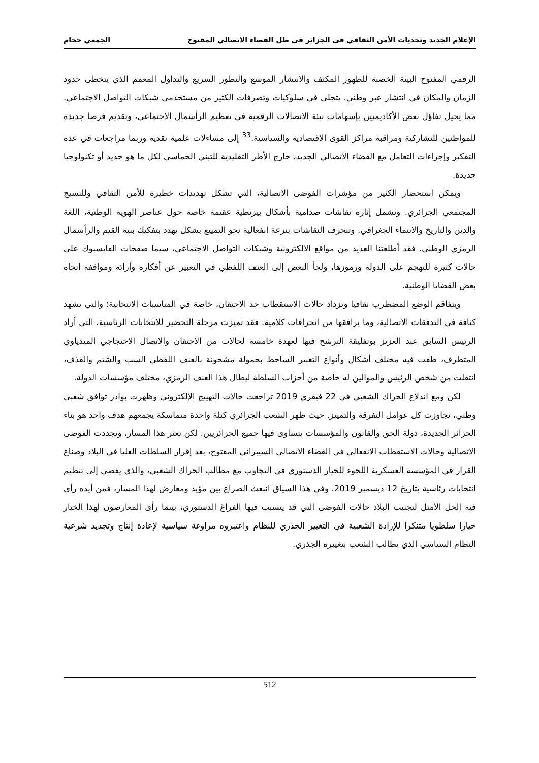الإعلام الجديد وتحديات الأمن الثقافي في الجزائر في ظل الفضاء الاتصالي المفتوح الجمعي حجام
الرقمي المفتوح البيئة الخصبة للظهور المكثف والانتشار الموسع والتطور السريع والتداول المعمم الذي يتخطى حدود الزمان والمكان في انتشار عبر وطني. يتجلى في سلوكيات وتصرفات الكثير من مستخدمي شبكات التواصل الاجتماعي. مما يحيل تفاؤل بعض الأكاديميين بإسهامات بيئة الاتصالات الرقمية في تعظيم الرأسمال الاجتماعي، وتقديم فرصا جديدة للمواطنين للتشاركية ومراقبة مراكز القوى الاقتصادية والسياسية.<sup>33</sup> إلى مساءلات علمية نقدية وربما مراجعات في عدة التفكير وإجراءات التعامل مع الفضاء الاتصالي الجديد، خارج الأطر التقليدية للتبني الحماسي لكل ما هو جديد أو تكنولوجيا جديدة.
ويمكن استحضار الكثير من مؤشرات الفوضى الاتصالية، التي تشكل تهديدات خطيرة للأمن الثقافي وللنسيج المجتمعي الجزائري. وتشمل إثارة نقاشات صدامية بأشكال بيزنطية عقيمة خاصة حول عناصر الهوية الوطنية، اللغة والدين والتاريخ والانتماء الجغرافي. وتنحرف النقاشات بنزعة انفعالية نحو التمييع بشكل يهدد بتفكيك بنية القيم والرأسمال الرمزي الوطني. فقد أطلعتنا العديد من مواقع الالكترونية وشبكات التواصل الاجتماعي، سيما صفحات الفايسبوك على حالات كثيرة للتهجم على الدولة ورموزها، ولجأ البعض إلى العنف اللفظي في التعبير عن أفكاره وآرائه ومواقفه اتجاه بعض القضايا الوطنية.
ويتفاقم الوضع المضطرب ثقافيا وتزداد حالات الاستقطاب حد الاحتقان، خاصة في المناسبات الانتخابية؛ والتي تشهد كثافة في التدفقات الاتصالية، وما يرافقها من انحرافات كلامية. فقد تميزت مرحلة التحضير للانتخابات الرئاسية، التي أراد الرئيس السابق عبد العزيز بوتفليقة الترشح فيها لعهدة خامسة لحالات من الاحتقان والاتصال الاحتجاجي الميدياوي المتطرف، طفت فيه مختلف أشكال وأنواع التعبير الساخط بحمولة مشحونة بالعنف اللفظي السب والشتم والقذف، انتقلت من شخص الرئيس والموالين له خاصة من أحزاب السلطة ليطال هذا العنف الرمزي، مختلف مؤسسات الدولة.
لكن ومع اندلاع الحراك الشعبي في 22 فيفري 2019 تراجعت حالات التهييج الإلكتروني وظهرت بوادر توافق شعبي وطني، تجاوزت كل عوامل التفرقة والتمييز. حيث ظهر الشعب الجزائري كتلة واحدة متماسكة يجمعهم هدف واحد هو بناء الجزائر الجديدة، دولة الحق والقانون والمؤسسات يتساوى فيها جميع الجزائريين. لكن تعثر هذا المسار، وتجددت الفوضى الاتصالية وحالات الاستقطاب الانفعالي في الفضاء الاتصالي السيبراني المفتوح، بعد إقرار السلطات العليا في البلاد وصناع القرار في المؤسسة العسكرية اللجوء للخيار الدستوري في التجاوب مع مطالب الحراك الشعبي، والذي يفضي إلى تنظيم انتخابات رئاسية بتاريخ 12 ديسمبر 2019. وفي هذا السياق انبعث الصراع بين مؤيد ومعارض لهذا المسار، فمن أيده رأى فيه الحل الأمثل لتجنيب البلاد حالات الفوضى التي قد يتسبب فيها الفراغ الدستوري، بينما رأى المعارضون لهذا الخيار خيارا سلطويا متنكرا للإرادة الشعبية في التغيير الجذري للنظام واعتبروه مراوغة سياسية لإعادة إنتاج وتجديد شرعية النظام السياسي الذي يطالب الشعب بتغييره الجذري.
512